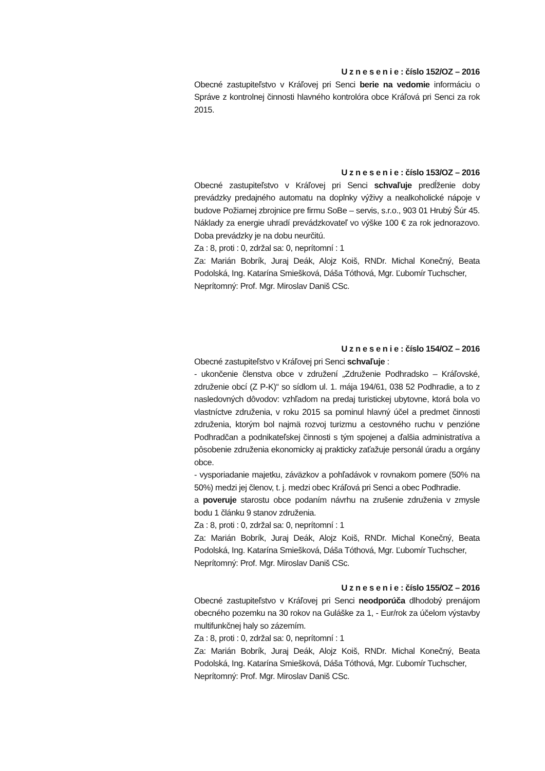U z n e s e n i e : číslo 152/OZ – 2016
Obecné zastupiteľstvo v Kráľovej pri Senci berie na vedomie informáciu o Správe z kontrolnej činnosti hlavného kontrolóra obce Kráľová pri Senci za rok 2015.
U z n e s e n i e : číslo 153/OZ – 2016
Obecné zastupiteľstvo v Kráľovej pri Senci schvaľuje predĺženie doby prevádzky predajného automatu na doplnky výživy a nealkoholické nápoje v budove Požiarnej zbrojnice pre firmu SoBe – servis, s.r.o., 903 01 Hrubý Šúr 45. Náklady za energie uhradí prevádzkovateľ vo výške 100 € za rok jednorazovo. Doba prevádzky je na dobu neurčitú.
Za : 8, proti : 0, zdržal sa: 0, neprítomní : 1
Za: Marián Bobrík, Juraj Deák, Alojz Koiš, RNDr. Michal Konečný, Beata Podolská, Ing. Katarína Smiešková, Dáša Tóthová, Mgr. Ľubomír Tuchscher,
Neprítomný: Prof. Mgr. Miroslav Daniš CSc.
U z n e s e n i e : číslo 154/OZ – 2016
Obecné zastupiteľstvo v Kráľovej pri Senci schvaľuje :
- ukončenie členstva obce v združení „Združenie Podhradsko – Kráľovské, združenie obcí (Z P-K)“ so sídlom ul. 1. mája 194/61, 038 52 Podhradie, a to z nasledovných dôvodov: vzhľadom na predaj turistickej ubytovne, ktorá bola vo vlastníctve združenia, v roku 2015 sa pominul hlavný účel a predmet činnosti združenia, ktorým bol najmä rozvoj turizmu a cestovného ruchu v penzióne Podhradčan a podnikateľskej činnosti s tým spojenej a ďalšia administratíva a pôsobenie združenia ekonomicky aj prakticky zaťažuje personál úradu a orgány obce.
- vysporiadanie majetku, záväzkov a pohľadávok v rovnakom pomere (50% na 50%) medzi jej členov, t. j. medzi obec Kráľová pri Senci a obec Podhradie.
a poveruje starostu obce podaním návrhu na zrušenie združenia v zmysle bodu 1 článku 9 stanov združenia.
Za : 8, proti : 0, zdržal sa: 0, neprítomní : 1
Za: Marián Bobrík, Juraj Deák, Alojz Koiš, RNDr. Michal Konečný, Beata Podolská, Ing. Katarína Smiešková, Dáša Tóthová, Mgr. Ľubomír Tuchscher,
Neprítomný: Prof. Mgr. Miroslav Daniš CSc.
U z n e s e n i e : číslo 155/OZ – 2016
Obecné zastupiteľstvo v Kráľovej pri Senci neodporúča dlhodobý prenájom obecného pozemku na 30 rokov na Guláške za 1, - Eur/rok za účelom výstavby multifunkčnej haly so zázemím.
Za : 8, proti : 0, zdržal sa: 0, neprítomní : 1
Za: Marián Bobrík, Juraj Deák, Alojz Koiš, RNDr. Michal Konečný, Beata Podolská, Ing. Katarína Smiešková, Dáša Tóthová, Mgr. Ľubomír Tuchscher,
Neprítomný: Prof. Mgr. Miroslav Daniš CSc.